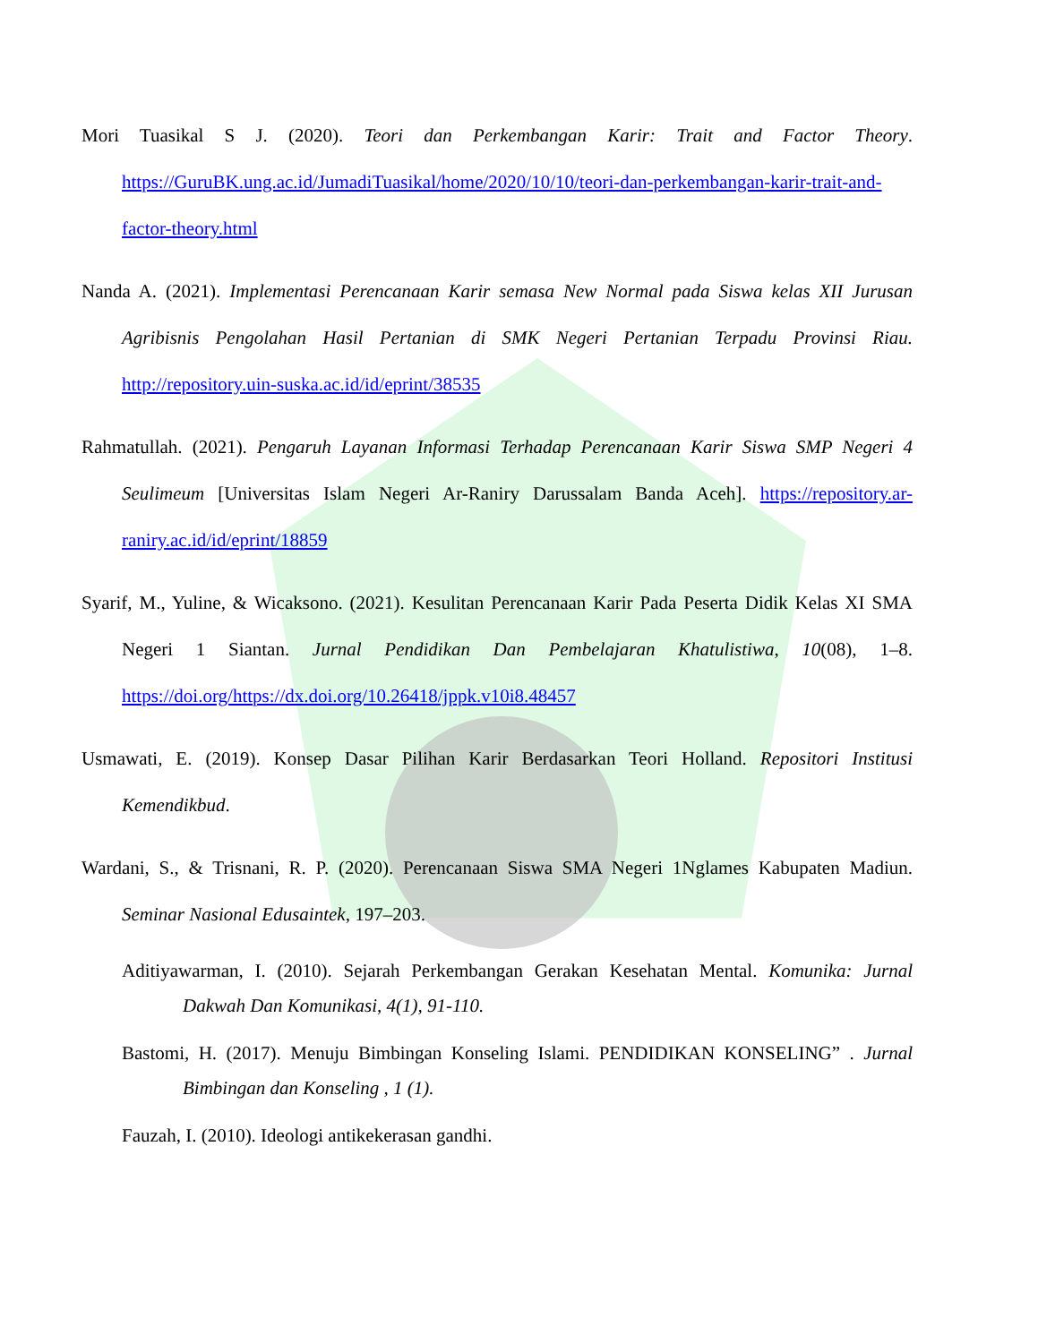Mori Tuasikal S J. (2020). Teori dan Perkembangan Karir: Trait and Factor Theory. https://GuruBK.ung.ac.id/JumadiTuasikal/home/2020/10/10/teori-dan-perkembangan-karir-trait-and-factor-theory.html
Nanda A. (2021). Implementasi Perencanaan Karir semasa New Normal pada Siswa kelas XII Jurusan Agribisnis Pengolahan Hasil Pertanian di SMK Negeri Pertanian Terpadu Provinsi Riau. http://repository.uin-suska.ac.id/id/eprint/38535
Rahmatullah. (2021). Pengaruh Layanan Informasi Terhadap Perencanaan Karir Siswa SMP Negeri 4 Seulimeum [Universitas Islam Negeri Ar-Raniry Darussalam Banda Aceh]. https://repository.ar-raniry.ac.id/id/eprint/18859
Syarif, M., Yuline, & Wicaksono. (2021). Kesulitan Perencanaan Karir Pada Peserta Didik Kelas XI SMA Negeri 1 Siantan. Jurnal Pendidikan Dan Pembelajaran Khatulistiwa, 10(08), 1–8. https://doi.org/https://dx.doi.org/10.26418/jppk.v10i8.48457
Usmawati, E. (2019). Konsep Dasar Pilihan Karir Berdasarkan Teori Holland. Repositori Institusi Kemendikbud.
Wardani, S., & Trisnani, R. P. (2020). Perencanaan Siswa SMA Negeri 1Nglames Kabupaten Madiun. Seminar Nasional Edusaintek, 197–203.
Aditiyawarman, I. (2010). Sejarah Perkembangan Gerakan Kesehatan Mental. Komunika: Jurnal Dakwah Dan Komunikasi, 4(1), 91-110.
Bastomi, H. (2017). Menuju Bimbingan Konseling Islami. PENDIDIKAN KONSELING” . Jurnal Bimbingan dan Konseling , 1 (1).
Fauzah, I. (2010). Ideologi antikekerasan gandhi.